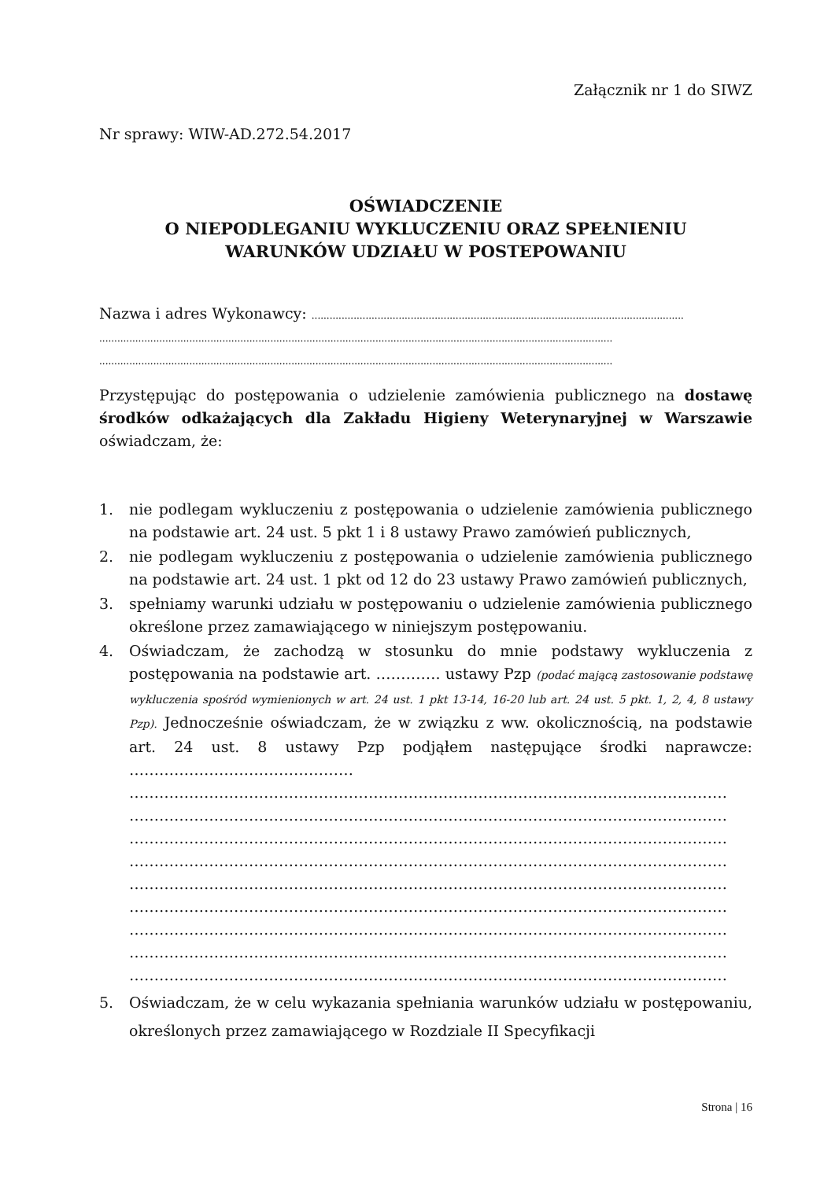Załącznik nr 1 do SIWZ
Nr sprawy: WIW-AD.272.54.2017
OŚWIADCZENIE
O NIEPODLEGANIU WYKLUCZENIU ORAZ SPEŁNIENIU
WARUNKÓW UDZIAŁU W POSTEPOWANIU
Nazwa i adres Wykonawcy: ............................................................................................................................
...........................................................................................................................................................................
...........................................................................................................................................................................
Przystępując do postępowania o udzielenie zamówienia publicznego na dostawę środków odkażających dla Zakładu Higieny Weterynaryjnej w Warszawie oświadczam, że:
1. nie podlegam wykluczeniu z postępowania o udzielenie zamówienia publicznego na podstawie art. 24 ust. 5 pkt 1 i 8 ustawy Prawo zamówień publicznych,
2. nie podlegam wykluczeniu z postępowania o udzielenie zamówienia publicznego na podstawie art. 24 ust. 1 pkt od 12 do 23 ustawy Prawo zamówień publicznych,
3. spełniamy warunki udziału w postępowaniu o udzielenie zamówienia publicznego określone przez zamawiającego w niniejszym postępowaniu.
4. Oświadczam, że zachodzą w stosunku do mnie podstawy wykluczenia z postępowania na podstawie art. …………. ustawy Pzp (podać mającą zastosowanie podstawę wykluczenia spośród wymienionych w art. 24 ust. 1 pkt 13-14, 16-20 lub art. 24 ust. 5 pkt. 1, 2, 4, 8 ustawy Pzp). Jednocześnie oświadczam, że w związku z ww. okolicznością, na podstawie art. 24 ust. 8 ustawy Pzp podjąłem następujące środki naprawcze: ………………………………………
…………………………………………………………………………………………………………
…………………………………………………………………………………………………………
…………………………………………………………………………………………………………
…………………………………………………………………………………………………………
…………………………………………………………………………………………………………
…………………………………………………………………………………………………………
…………………………………………………………………………………………………………
…………………………………………………………………………………………………………
…………………………………………………………………………………………………………
5. Oświadczam, że w celu wykazania spełniania warunków udziału w postępowaniu, określonych przez zamawiającego w Rozdziale II Specyfikacji
Strona | 16